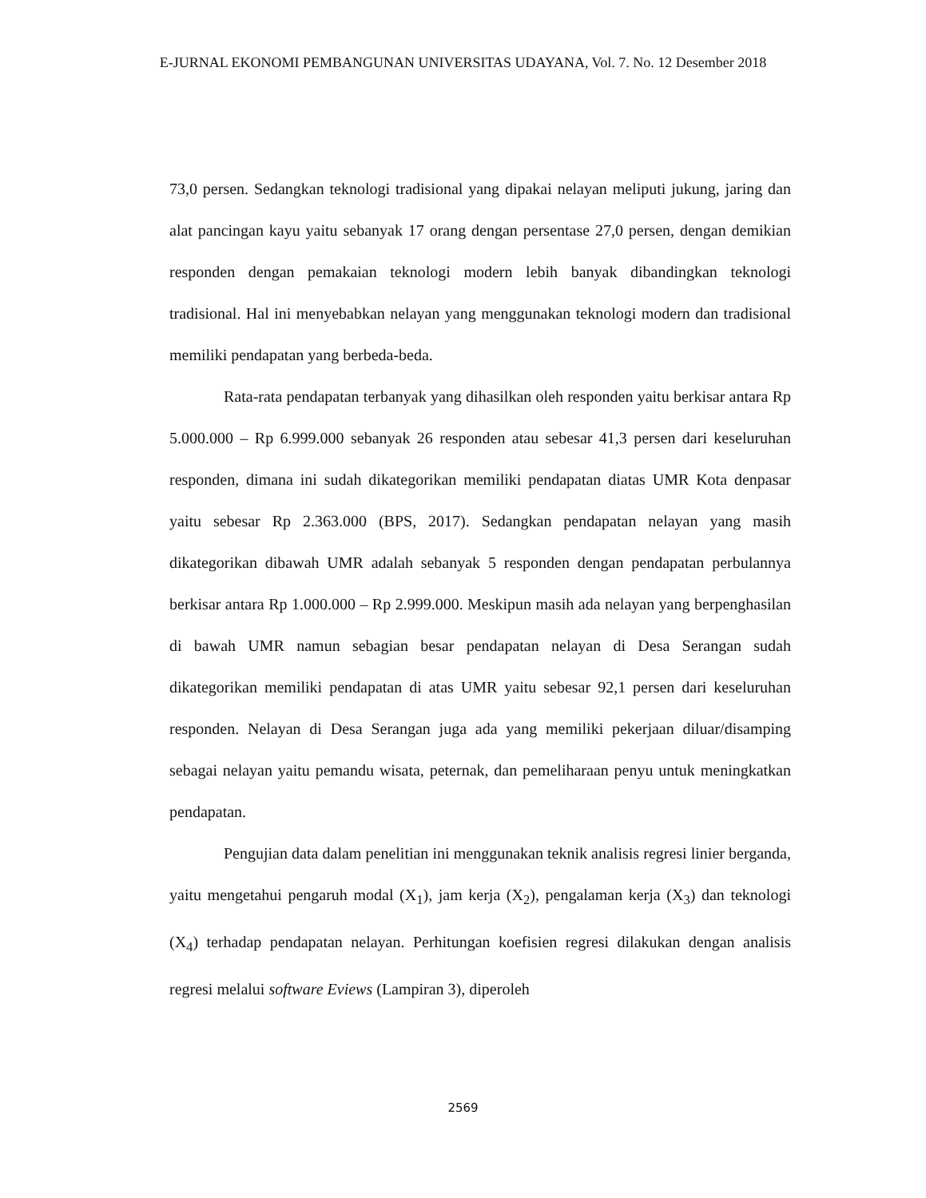E-JURNAL EKONOMI PEMBANGUNAN UNIVERSITAS UDAYANA, Vol. 7. No. 12 Desember 2018
73,0 persen. Sedangkan teknologi tradisional yang dipakai nelayan meliputi jukung, jaring dan alat pancingan kayu yaitu sebanyak 17 orang dengan persentase 27,0 persen, dengan demikian responden dengan pemakaian teknologi modern lebih banyak dibandingkan teknologi tradisional. Hal ini menyebabkan nelayan yang menggunakan teknologi modern dan tradisional memiliki pendapatan yang berbeda-beda.
Rata-rata pendapatan terbanyak yang dihasilkan oleh responden yaitu berkisar antara Rp 5.000.000 – Rp 6.999.000 sebanyak 26 responden atau sebesar 41,3 persen dari keseluruhan responden, dimana ini sudah dikategorikan memiliki pendapatan diatas UMR Kota denpasar yaitu sebesar Rp 2.363.000 (BPS, 2017). Sedangkan pendapatan nelayan yang masih dikategorikan dibawah UMR adalah sebanyak 5 responden dengan pendapatan perbulannya berkisar antara Rp 1.000.000 – Rp 2.999.000. Meskipun masih ada nelayan yang berpenghasilan di bawah UMR namun sebagian besar pendapatan nelayan di Desa Serangan sudah dikategorikan memiliki pendapatan di atas UMR yaitu sebesar 92,1 persen dari keseluruhan responden. Nelayan di Desa Serangan juga ada yang memiliki pekerjaan diluar/disamping sebagai nelayan yaitu pemandu wisata, peternak, dan pemeliharaan penyu untuk meningkatkan pendapatan.
Pengujian data dalam penelitian ini menggunakan teknik analisis regresi linier berganda, yaitu mengetahui pengaruh modal (X<sub>1</sub>), jam kerja (X<sub>2</sub>), pengalaman kerja (X<sub>3</sub>) dan teknologi (X<sub>4</sub>) terhadap pendapatan nelayan. Perhitungan koefisien regresi dilakukan dengan analisis regresi melalui software Eviews (Lampiran 3), diperoleh
2569